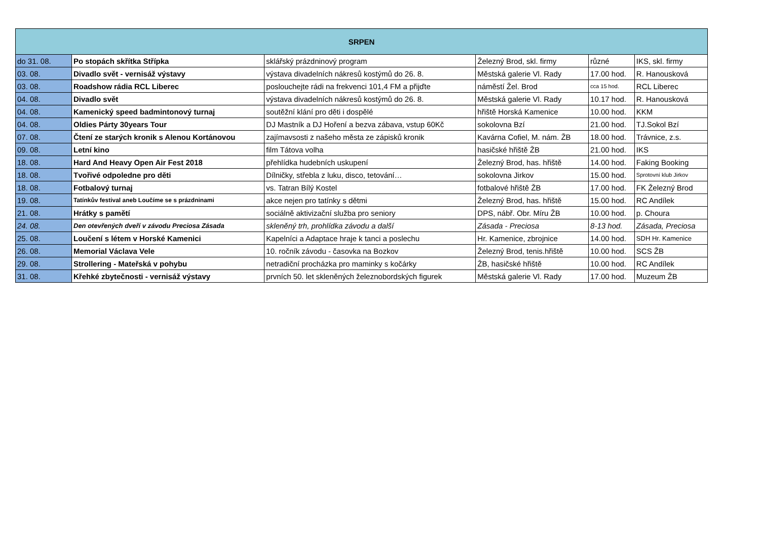| SRPEN | | | | | |
| --- | --- | --- | --- | --- | --- |
| do 31. 08. | Po stopách skřítka Střípka | sklářský prázdninový program | Železný Brod, skl. firmy | různé | IKS, skl. firmy |
| 03. 08. | Divadlo svět - vernisáž výstavy | výstava divadelních nákresů kostýmů do 26. 8. | Městská galerie Vl. Rady | 17.00 hod. | R. Hanousková |
| 03. 08. | Roadshow rádia RCL Liberec | poslouchejte rádi na frekvenci 101,4 FM a přijďte | náměstí Žel. Brod | cca 15 hod. | RCL Liberec |
| 04. 08. | Divadlo svět | výstava divadelních nákresů kostýmů do 26. 8. | Městská galerie Vl. Rady | 10.17 hod. | R. Hanousková |
| 04. 08. | Kamenický speed badmintonový turnaj | soutěžní klání pro děti i dospělé | hřiště Horská Kamenice | 10.00 hod. | KKM |
| 04. 08. | Oldies Párty 30years Tour | DJ Mastník a DJ Hoření a bezva zábava, vstup 60Kč | sokolovna Bzí | 21.00 hod. | TJ.Sokol Bzí |
| 07. 08. | Čtení ze starých kronik s Alenou Kortánovou | zajímavsosti z našeho města ze zápisků kronik | Kavárna Cofiel, M. nám. ŽB | 18.00 hod. | Trávnice, z.s. |
| 09. 08. | Letní kino | film Tátova volha | hasičské hřiště ŽB | 21.00 hod. | IKS |
| 18. 08. | Hard And Heavy Open Air Fest 2018 | přehlídka hudebních uskupení | Železný Brod, has. hřiště | 14.00 hod. | Faking Booking |
| 18. 08. | Tvořivé odpoledne pro děti | Dílničky, střebla z luku, disco, tetování… | sokolovna Jirkov | 15.00 hod. | Sprotovní klub Jirkov |
| 18. 08. | Fotbalový turnaj | vs. Tatran Bílý Kostel | fotbalové hřiště ŽB | 17.00 hod. | FK Železný Brod |
| 19. 08. | Tatínkův festival aneb Loučíme se s prázdninami | akce nejen pro tatínky s dětmi | Železný Brod, has. hřiště | 15.00 hod. | RC Andílek |
| 21. 08. | Hrátky s pamětí | sociálně aktivizační služba pro seniory | DPS, nábř. Obr. Míru ŽB | 10.00 hod. | p. Choura |
| 24. 08. | Den otevřených dveří v závodu Preciosa Zásada | skleněný trh, prohlídka závodu a další | Zásada - Preciosa | 8-13 hod. | Zásada, Preciosa |
| 25. 08. | Loučení s létem v Horské Kamenici | Kapelníci a Adaptace hraje k tanci a poslechu | Hr. Kamenice, zbrojnice | 14.00 hod. | SDH Hr. Kamenice |
| 26. 08. | Memorial Václava Vele | 10. ročník závodu - časovka na Bozkov | Železný Brod, tenis.hřiště | 10.00 hod. | SCS ŽB |
| 29. 08. | Strollering - Mateřská v pohybu | netradiční procházka pro maminky s kočárky | ŽB, hasičské hřiště | 10.00 hod. | RC Andílek |
| 31. 08. | Křehké zbytečnosti - vernisáž výstavy | prvních 50. let skleněných železnobordských figurek | Městská galerie Vl. Rady | 17.00 hod. | Muzeum ŽB |